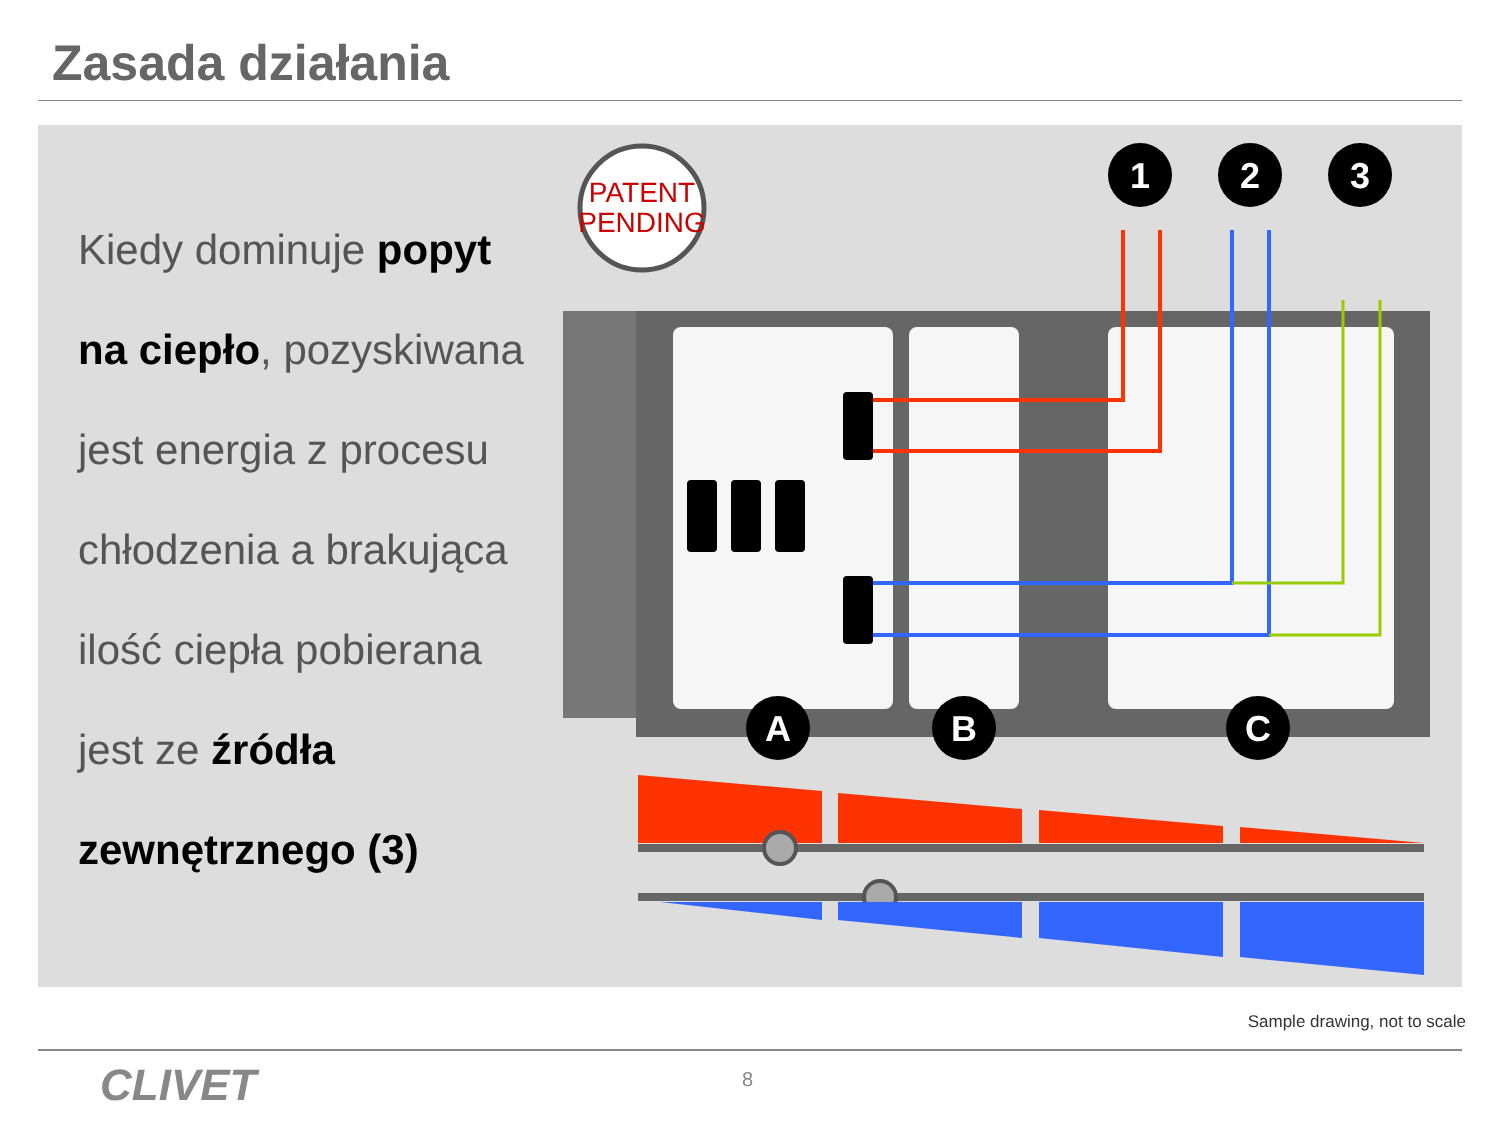Zasada działania
Kiedy dominuje popyt
na ciepło, pozyskiwana
jest energia z procesu
chłodzenia a brakująca
ilość ciepła pobierana
jest ze źródła
zewnętrznego (3)
PATENT
PENDING
1
2
3
A
B
C
Sample drawing, not to scale
CLIVET 8